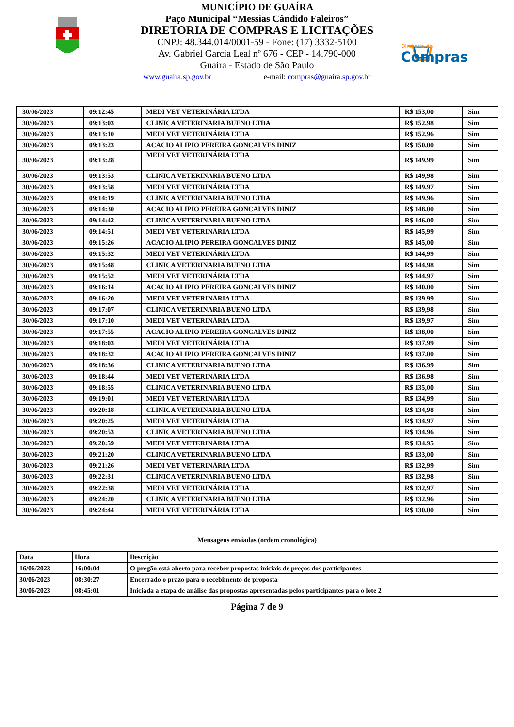MUNICÍPIO DE GUAÍRA
Paço Municipal “Messias Cândido Faleiros”
DIRETORIA DE COMPRAS E LICITAÇÕES
CNPJ: 48.344.014/0001-59 - Fone: (17) 3332-5100
Av. Gabriel Garcia Leal nº 676 - CEP - 14.790-000
Guaíra - Estado de São Paulo
www.guaira.sp.gov.br e-mail: compras@guaira.sp.gov.br
Diretoria de
Compras
| 30/06/2023 | 09:12:45 | MEDI VET VETERINÁRIA LTDA | R$ 153,00 | Sim |
| 30/06/2023 | 09:13:03 | CLINICA VETERINARIA BUENO LTDA | R$ 152,98 | Sim |
| 30/06/2023 | 09:13:10 | MEDI VET VETERINÁRIA LTDA | R$ 152,96 | Sim |
| 30/06/2023 | 09:13:23 | ACACIO ALIPIO PEREIRA GONCALVES DINIZ | R$ 150,00 | Sim |
| 30/06/2023 | 09:13:28 | MEDI VET VETERINÁRIA LTDA | R$ 149,99 | Sim |
| 30/06/2023 | 09:13:53 | CLINICA VETERINARIA BUENO LTDA | R$ 149,98 | Sim |
| 30/06/2023 | 09:13:58 | MEDI VET VETERINÁRIA LTDA | R$ 149,97 | Sim |
| 30/06/2023 | 09:14:19 | CLINICA VETERINARIA BUENO LTDA | R$ 149,96 | Sim |
| 30/06/2023 | 09:14:30 | ACACIO ALIPIO PEREIRA GONCALVES DINIZ | R$ 148,00 | Sim |
| 30/06/2023 | 09:14:42 | CLINICA VETERINARIA BUENO LTDA | R$ 146,00 | Sim |
| 30/06/2023 | 09:14:51 | MEDI VET VETERINÁRIA LTDA | R$ 145,99 | Sim |
| 30/06/2023 | 09:15:26 | ACACIO ALIPIO PEREIRA GONCALVES DINIZ | R$ 145,00 | Sim |
| 30/06/2023 | 09:15:32 | MEDI VET VETERINÁRIA LTDA | R$ 144,99 | Sim |
| 30/06/2023 | 09:15:48 | CLINICA VETERINARIA BUENO LTDA | R$ 144,98 | Sim |
| 30/06/2023 | 09:15:52 | MEDI VET VETERINÁRIA LTDA | R$ 144,97 | Sim |
| 30/06/2023 | 09:16:14 | ACACIO ALIPIO PEREIRA GONCALVES DINIZ | R$ 140,00 | Sim |
| 30/06/2023 | 09:16:20 | MEDI VET VETERINÁRIA LTDA | R$ 139,99 | Sim |
| 30/06/2023 | 09:17:07 | CLINICA VETERINARIA BUENO LTDA | R$ 139,98 | Sim |
| 30/06/2023 | 09:17:10 | MEDI VET VETERINÁRIA LTDA | R$ 139,97 | Sim |
| 30/06/2023 | 09:17:55 | ACACIO ALIPIO PEREIRA GONCALVES DINIZ | R$ 138,00 | Sim |
| 30/06/2023 | 09:18:03 | MEDI VET VETERINÁRIA LTDA | R$ 137,99 | Sim |
| 30/06/2023 | 09:18:32 | ACACIO ALIPIO PEREIRA GONCALVES DINIZ | R$ 137,00 | Sim |
| 30/06/2023 | 09:18:36 | CLINICA VETERINARIA BUENO LTDA | R$ 136,99 | Sim |
| 30/06/2023 | 09:18:44 | MEDI VET VETERINÁRIA LTDA | R$ 136,98 | Sim |
| 30/06/2023 | 09:18:55 | CLINICA VETERINARIA BUENO LTDA | R$ 135,00 | Sim |
| 30/06/2023 | 09:19:01 | MEDI VET VETERINÁRIA LTDA | R$ 134,99 | Sim |
| 30/06/2023 | 09:20:18 | CLINICA VETERINARIA BUENO LTDA | R$ 134,98 | Sim |
| 30/06/2023 | 09:20:25 | MEDI VET VETERINÁRIA LTDA | R$ 134,97 | Sim |
| 30/06/2023 | 09:20:53 | CLINICA VETERINARIA BUENO LTDA | R$ 134,96 | Sim |
| 30/06/2023 | 09:20:59 | MEDI VET VETERINÁRIA LTDA | R$ 134,95 | Sim |
| 30/06/2023 | 09:21:20 | CLINICA VETERINARIA BUENO LTDA | R$ 133,00 | Sim |
| 30/06/2023 | 09:21:26 | MEDI VET VETERINÁRIA LTDA | R$ 132,99 | Sim |
| 30/06/2023 | 09:22:31 | CLINICA VETERINARIA BUENO LTDA | R$ 132,98 | Sim |
| 30/06/2023 | 09:22:38 | MEDI VET VETERINÁRIA LTDA | R$ 132,97 | Sim |
| 30/06/2023 | 09:24:20 | CLINICA VETERINARIA BUENO LTDA | R$ 132,96 | Sim |
| 30/06/2023 | 09:24:44 | MEDI VET VETERINÁRIA LTDA | R$ 130,00 | Sim |
Mensagens enviadas (ordem cronológica)
| Data | Hora | Descrição |
| --- | --- | --- |
| 16/06/2023 | 16:00:04 | O pregão está aberto para receber propostas iniciais de preços dos participantes |
| 30/06/2023 | 08:30:27 | Encerrado o prazo para o recebimento de proposta |
| 30/06/2023 | 08:45:01 | Iniciada a etapa de análise das propostas apresentadas pelos participantes para o lote 2 |
Página 7 de 9